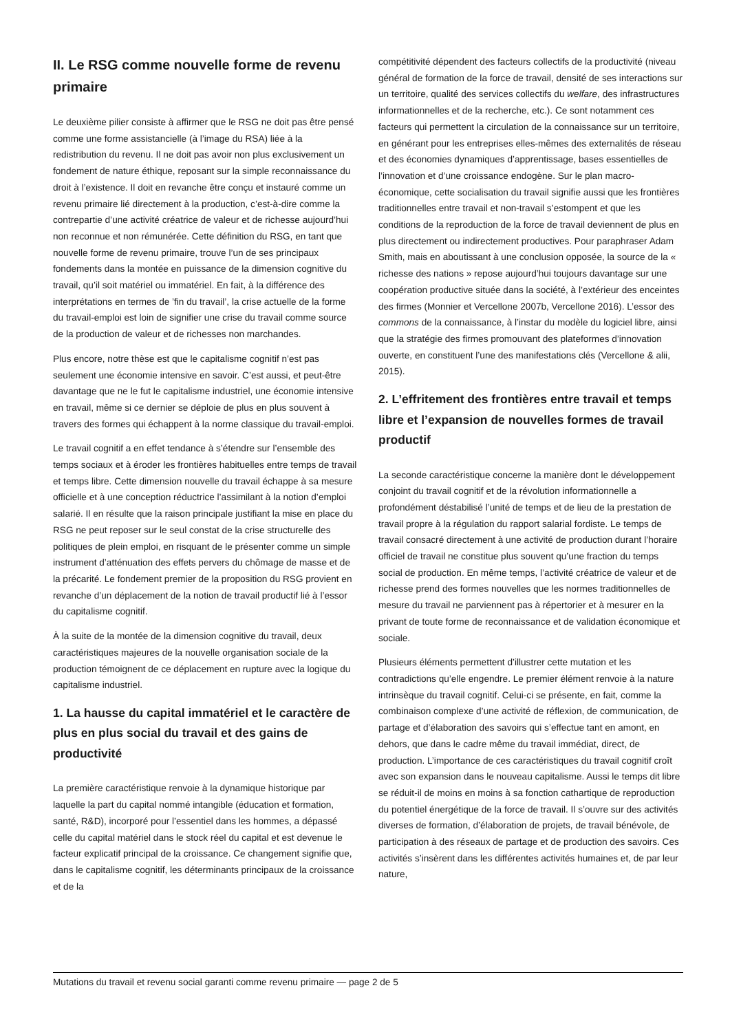II. Le RSG comme nouvelle forme de revenu primaire
Le deuxième pilier consiste à affirmer que le RSG ne doit pas être pensé comme une forme assistancielle (à l’image du RSA) liée à la redistribution du revenu. Il ne doit pas avoir non plus exclusivement un fondement de nature éthique, reposant sur la simple reconnaissance du droit à l’existence. Il doit en revanche être conçu et instauré comme un revenu primaire lié directement à la production, c’est-à-dire comme la contrepartie d’une activité créatrice de valeur et de richesse aujourd’hui non reconnue et non rémunérée. Cette définition du RSG, en tant que nouvelle forme de revenu primaire, trouve l’un de ses principaux fondements dans la montée en puissance de la dimension cognitive du travail, qu’il soit matériel ou immatériel. En fait, à la différence des interprétations en termes de ’fin du travail’, la crise actuelle de la forme du travail-emploi est loin de signifier une crise du travail comme source de la production de valeur et de richesses non marchandes.
Plus encore, notre thèse est que le capitalisme cognitif n’est pas seulement une économie intensive en savoir. C’est aussi, et peut-être davantage que ne le fut le capitalisme industriel, une économie intensive en travail, même si ce dernier se déploie de plus en plus souvent à travers des formes qui échappent à la norme classique du travail-emploi.
Le travail cognitif a en effet tendance à s’étendre sur l’ensemble des temps sociaux et à éroder les frontières habituelles entre temps de travail et temps libre. Cette dimension nouvelle du travail échappe à sa mesure officielle et à une conception réductrice l’assimilant à la notion d’emploi salarié. Il en résulte que la raison principale justifiant la mise en place du RSG ne peut reposer sur le seul constat de la crise structurelle des politiques de plein emploi, en risquant de le présenter comme un simple instrument d’atténuation des effets pervers du chômage de masse et de la précarité. Le fondement premier de la proposition du RSG provient en revanche d’un déplacement de la notion de travail productif lié à l’essor du capitalisme cognitif.
À la suite de la montée de la dimension cognitive du travail, deux caractéristiques majeures de la nouvelle organisation sociale de la production témoignent de ce déplacement en rupture avec la logique du capitalisme industriel.
1. La hausse du capital immatériel et le caractère de plus en plus social du travail et des gains de productivité
La première caractéristique renvoie à la dynamique historique par laquelle la part du capital nommé intangible (éducation et formation, santé, R&D), incorporé pour l’essentiel dans les hommes, a dépassé celle du capital matériel dans le stock réel du capital et est devenue le facteur explicatif principal de la croissance. Ce changement signifie que, dans le capitalisme cognitif, les déterminants principaux de la croissance et de la
compétitivité dépendent des facteurs collectifs de la productivité (niveau général de formation de la force de travail, densité de ses interactions sur un territoire, qualité des services collectifs du welfare, des infrastructures informationnelles et de la recherche, etc.). Ce sont notamment ces facteurs qui permettent la circulation de la connaissance sur un territoire, en générant pour les entreprises elles-mêmes des externalités de réseau et des économies dynamiques d’apprentissage, bases essentielles de l’innovation et d’une croissance endogène. Sur le plan macro-économique, cette socialisation du travail signifie aussi que les frontières traditionnelles entre travail et non-travail s’estompent et que les conditions de la reproduction de la force de travail deviennent de plus en plus directement ou indirectement productives. Pour paraphraser Adam Smith, mais en aboutissant à une conclusion opposée, la source de la « richesse des nations » repose aujourd’hui toujours davantage sur une coopération productive située dans la société, à l’extérieur des enceintes des firmes (Monnier et Vercellone 2007b, Vercellone 2016). L’essor des commons de la connaissance, à l’instar du modèle du logiciel libre, ainsi que la stratégie des firmes promouvant des plateformes d’innovation ouverte, en constituent l’une des manifestations clés (Vercellone & alii, 2015).
2. L’effritement des frontières entre travail et temps libre et l’expansion de nouvelles formes de travail productif
La seconde caractéristique concerne la manière dont le développement conjoint du travail cognitif et de la révolution informationnelle a profondément déstabilisé l’unité de temps et de lieu de la prestation de travail propre à la régulation du rapport salarial fordiste. Le temps de travail consacré directement à une activité de production durant l’horaire officiel de travail ne constitue plus souvent qu’une fraction du temps social de production. En même temps, l’activité créatrice de valeur et de richesse prend des formes nouvelles que les normes traditionnelles de mesure du travail ne parviennent pas à répertorier et à mesurer en la privant de toute forme de reconnaissance et de validation économique et sociale.
Plusieurs éléments permettent d’illustrer cette mutation et les contradictions qu’elle engendre. Le premier élément renvoie à la nature intrinsèque du travail cognitif. Celui-ci se présente, en fait, comme la combinaison complexe d’une activité de réflexion, de communication, de partage et d’élaboration des savoirs qui s’effectue tant en amont, en dehors, que dans le cadre même du travail immédiat, direct, de production. L’importance de ces caractéristiques du travail cognitif croît avec son expansion dans le nouveau capitalisme. Aussi le temps dit libre se réduit-il de moins en moins à sa fonction cathartique de reproduction du potentiel énergétique de la force de travail. Il s’ouvre sur des activités diverses de formation, d’élaboration de projets, de travail bénévole, de participation à des réseaux de partage et de production des savoirs. Ces activités s’insèrent dans les différentes activités humaines et, de par leur nature,
Mutations du travail et revenu social garanti comme revenu primaire — page 2 de 5